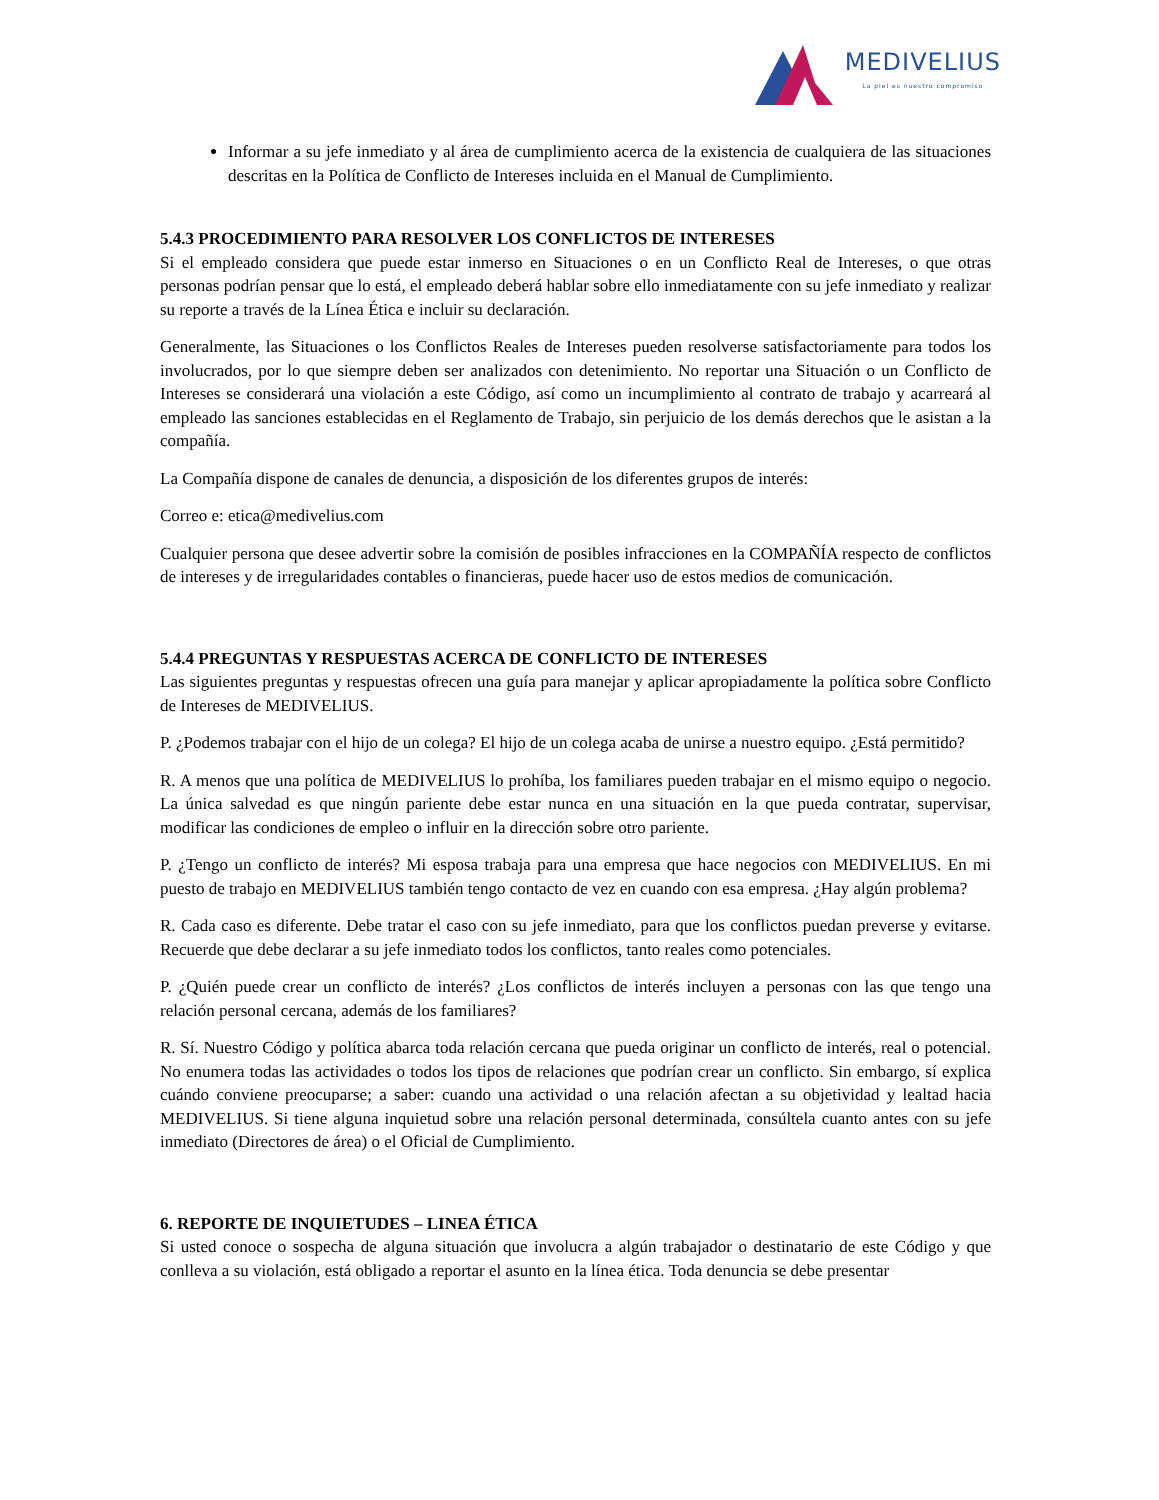MEDIVELIUS
La piel es nuestro compromiso
Informar a su jefe inmediato y al área de cumplimiento acerca de la existencia de cualquiera de las situaciones descritas en la Política de Conflicto de Intereses incluida en el Manual de Cumplimiento.
5.4.3 PROCEDIMIENTO PARA RESOLVER LOS CONFLICTOS DE INTERESES
Si el empleado considera que puede estar inmerso en Situaciones o en un Conflicto Real de Intereses, o que otras personas podrían pensar que lo está, el empleado deberá hablar sobre ello inmediatamente con su jefe inmediato y realizar su reporte a través de la Línea Ética e incluir su declaración.
Generalmente, las Situaciones o los Conflictos Reales de Intereses pueden resolverse satisfactoriamente para todos los involucrados, por lo que siempre deben ser analizados con detenimiento. No reportar una Situación o un Conflicto de Intereses se considerará una violación a este Código, así como un incumplimiento al contrato de trabajo y acarreará al empleado las sanciones establecidas en el Reglamento de Trabajo, sin perjuicio de los demás derechos que le asistan a la compañía.
La Compañía dispone de canales de denuncia, a disposición de los diferentes grupos de interés:
Correo e: etica@medivelius.com
Cualquier persona que desee advertir sobre la comisión de posibles infracciones en la COMPAÑÍA respecto de conflictos de intereses y de irregularidades contables o financieras, puede hacer uso de estos medios de comunicación.
5.4.4 PREGUNTAS Y RESPUESTAS ACERCA DE CONFLICTO DE INTERESES
Las siguientes preguntas y respuestas ofrecen una guía para manejar y aplicar apropiadamente la política sobre Conflicto de Intereses de MEDIVELIUS.
P. ¿Podemos trabajar con el hijo de un colega? El hijo de un colega acaba de unirse a nuestro equipo. ¿Está permitido?
R. A menos que una política de MEDIVELIUS lo prohíba, los familiares pueden trabajar en el mismo equipo o negocio. La única salvedad es que ningún pariente debe estar nunca en una situación en la que pueda contratar, supervisar, modificar las condiciones de empleo o influir en la dirección sobre otro pariente.
P. ¿Tengo un conflicto de interés? Mi esposa trabaja para una empresa que hace negocios con MEDIVELIUS. En mi puesto de trabajo en MEDIVELIUS también tengo contacto de vez en cuando con esa empresa. ¿Hay algún problema?
R. Cada caso es diferente. Debe tratar el caso con su jefe inmediato, para que los conflictos puedan preverse y evitarse. Recuerde que debe declarar a su jefe inmediato todos los conflictos, tanto reales como potenciales.
P. ¿Quién puede crear un conflicto de interés? ¿Los conflictos de interés incluyen a personas con las que tengo una relación personal cercana, además de los familiares?
R. Sí. Nuestro Código y política abarca toda relación cercana que pueda originar un conflicto de interés, real o potencial. No enumera todas las actividades o todos los tipos de relaciones que podrían crear un conflicto. Sin embargo, sí explica cuándo conviene preocuparse; a saber: cuando una actividad o una relación afectan a su objetividad y lealtad hacia MEDIVELIUS. Si tiene alguna inquietud sobre una relación personal determinada, consúltela cuanto antes con su jefe inmediato (Directores de área) o el Oficial de Cumplimiento.
6. REPORTE DE INQUIETUDES – LINEA ÉTICA
Si usted conoce o sospecha de alguna situación que involucra a algún trabajador o destinatario de este Código y que conlleva a su violación, está obligado a reportar el asunto en la línea ética. Toda denuncia se debe presentar